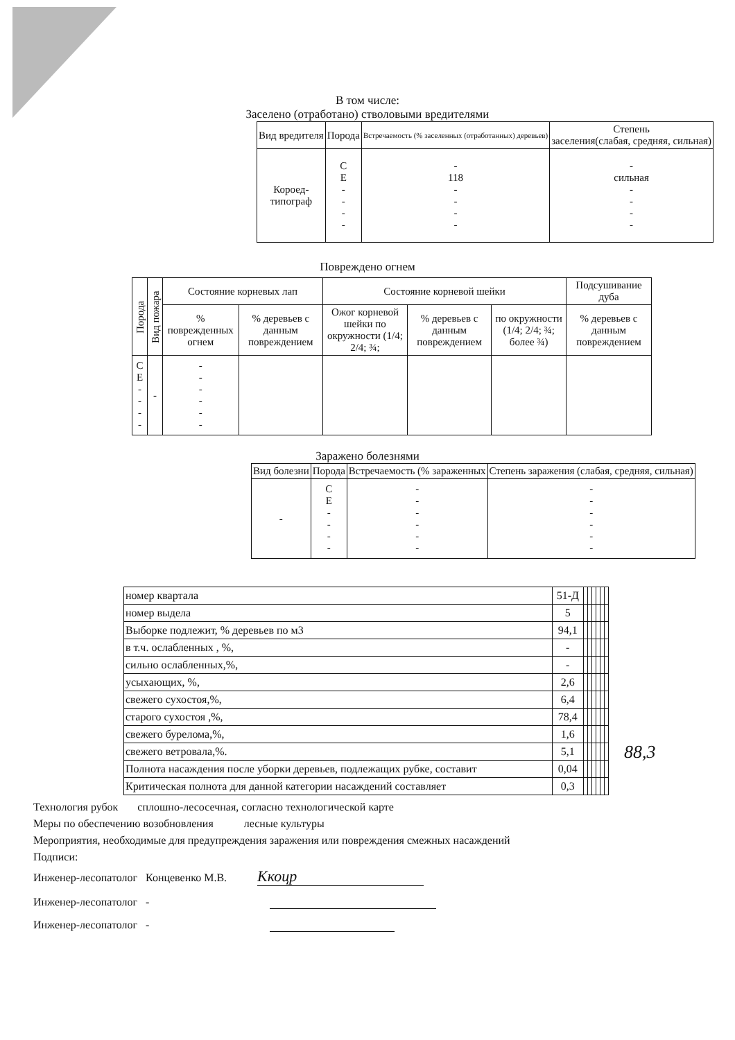В том числе:
Заселено (отработано) стволовыми вредителями
| Вид вредителя | Порода | Встречаемость (% заселенных (отработанных) деревьев) | Степень заселения(слабая, средняя, сильная) |
| --- | --- | --- | --- |
| Короед- типограф | С Е - - - - | - 118 - - - - | - сильная - - - - |
Повреждено огнем
| Порода | Вид пожара | Состояние корневых лап | | Состояние корневой шейки | | | Подсушивание дуба |
| --- | --- | --- | --- | --- | --- | --- | --- |
| | | % поврежденных огнем | % деревьев с данным повреждением | Ожог корневой шейки по окружности (1/4; 2/4; ¾; | % деревьев с данным повреждением | по окружности (1/4; 2/4; ¾; более ¾) | % деревьев с данным повреждением |
| С Е - - - - | - | - - - - - - | | | | | |
Заражено болезнями
| Вид болезни | Порода | Встречаемость (% зараженных | Степень заражения (слабая, средняя, сильная) |
| --- | --- | --- | --- |
| - | С Е - - - - | - - - - - - | - - - - - - |
| номер квартала | 51-Д | | | | | | |
| номер выдела | 5 | | | | | | |
| Выборке подлежит, % деревьев по м3 | 94,1 | | | | | | |
| в т.ч. ослабленных , %, | - | | | | | | |
| сильно ослабленных,%, | - | | | | | | |
| усыхающих, %, | 2,6 | | | | | | |
| свежего сухостоя,%, | 6,4 | | | | | | |
| старого сухостоя ,%, | 78,4 | | | | | | |
| свежего бурелома,%, | 1,6 | | | | | | |
| свежего ветровала,%. | 5,1 | | | | | | |
| Полнота насаждения после уборки деревьев, подлежащих рубке, составит | 0,04 | | | | | | |
| Критическая полнота для данной категории насаждений составляет | 0,3 | | | | | | |
88,3
Технология рубок сплошно-лесосечная, согласно технологической карте
Меры по обеспечению возобновления лесные культуры
Мероприятия, необходимые для предупреждения заражения или повреждения смежных насаждений
Подписи:
Инженер-лесопатолог Концевенко М.В. Ккоцр
Инженер-лесопатолог -
Инженер-лесопатолог -